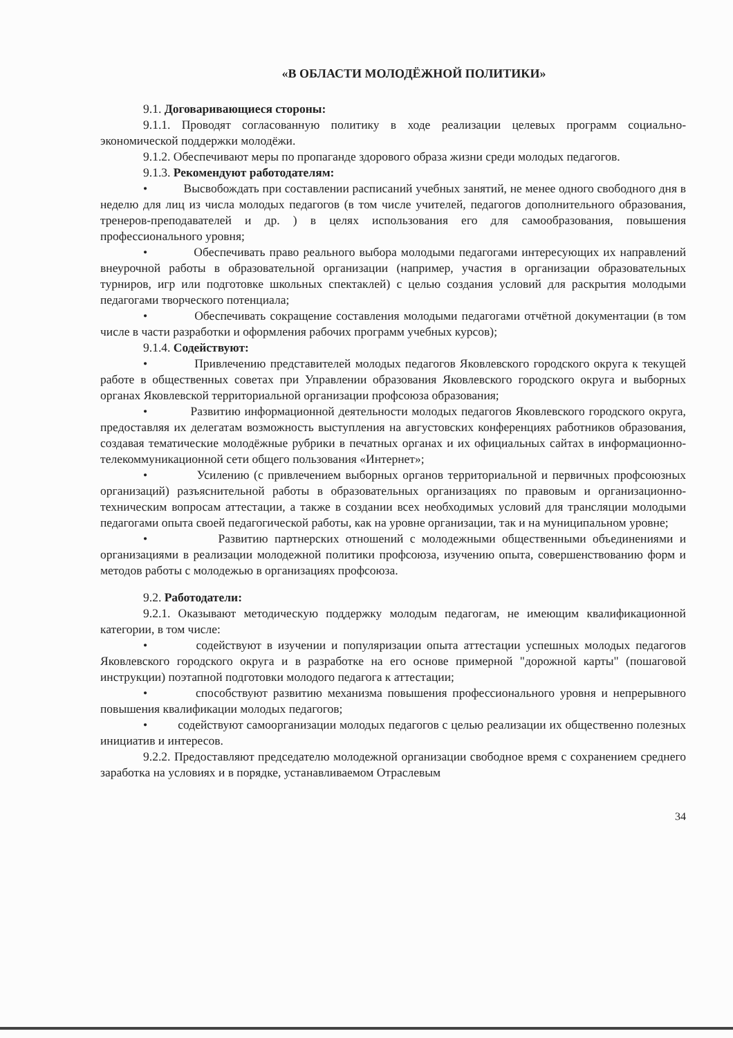«В ОБЛАСТИ МОЛОДЁЖНОЙ ПОЛИТИКИ»
9.1. Договаривающиеся стороны:
9.1.1. Проводят согласованную политику в ходе реализации целевых программ социально-экономической поддержки молодёжи.
9.1.2. Обеспечивают меры по пропаганде здорового образа жизни среди молодых педагогов.
9.1.3. Рекомендуют работодателям:
• Высвобождать при составлении расписаний учебных занятий, не менее одного свободного дня в неделю для лиц из числа молодых педагогов (в том числе учителей, педагогов дополнительного образования, тренеров-преподавателей и др. ) в целях использования его для самообразования, повышения профессионального уровня;
• Обеспечивать право реального выбора молодыми педагогами интересующих их направлений внеурочной работы в образовательной организации (например, участия в организации образовательных турниров, игр или подготовке школьных спектаклей) с целью создания условий для раскрытия молодыми педагогами творческого потенциала;
• Обеспечивать сокращение составления молодыми педагогами отчётной документации (в том числе в части разработки и оформления рабочих программ учебных курсов);
9.1.4. Содействуют:
• Привлечению представителей молодых педагогов Яковлевского городского округа к текущей работе в общественных советах при Управлении образования Яковлевского городского округа и выборных органах Яковлевской территориальной организации профсоюза образования;
• Развитию информационной деятельности молодых педагогов Яковлевского городского округа, предоставляя их делегатам возможность выступления на августовских конференциях работников образования, создавая тематические молодёжные рубрики в печатных органах и их официальных сайтах в информационно-телекоммуникационной сети общего пользования «Интернет»;
• Усилению (с привлечением выборных органов территориальной и первичных профсоюзных организаций) разъяснительной работы в образовательных организациях по правовым и организационно-техническим вопросам аттестации, а также в создании всех необходимых условий для трансляции молодыми педагогами опыта своей педагогической работы, как на уровне организации, так и на муниципальном уровне;
• Развитию партнерских отношений с молодежными общественными объединениями и организациями в реализации молодежной политики профсоюза, изучению опыта, совершенствованию форм и методов работы с молодежью в организациях профсоюза.
9.2. Работодатели:
9.2.1. Оказывают методическую поддержку молодым педагогам, не имеющим квалификационной категории, в том числе:
• содействуют в изучении и популяризации опыта аттестации успешных молодых педагогов Яковлевского городского округа и в разработке на его основе примерной "дорожной карты" (пошаговой инструкции) поэтапной подготовки молодого педагога к аттестации;
• способствуют развитию механизма повышения профессионального уровня и непрерывного повышения квалификации молодых педагогов;
• содействуют самоорганизации молодых педагогов с целью реализации их общественно полезных инициатив и интересов.
9.2.2. Предоставляют председателю молодежной организации свободное время с сохранением среднего заработка на условиях и в порядке, устанавливаемом Отраслевым
34